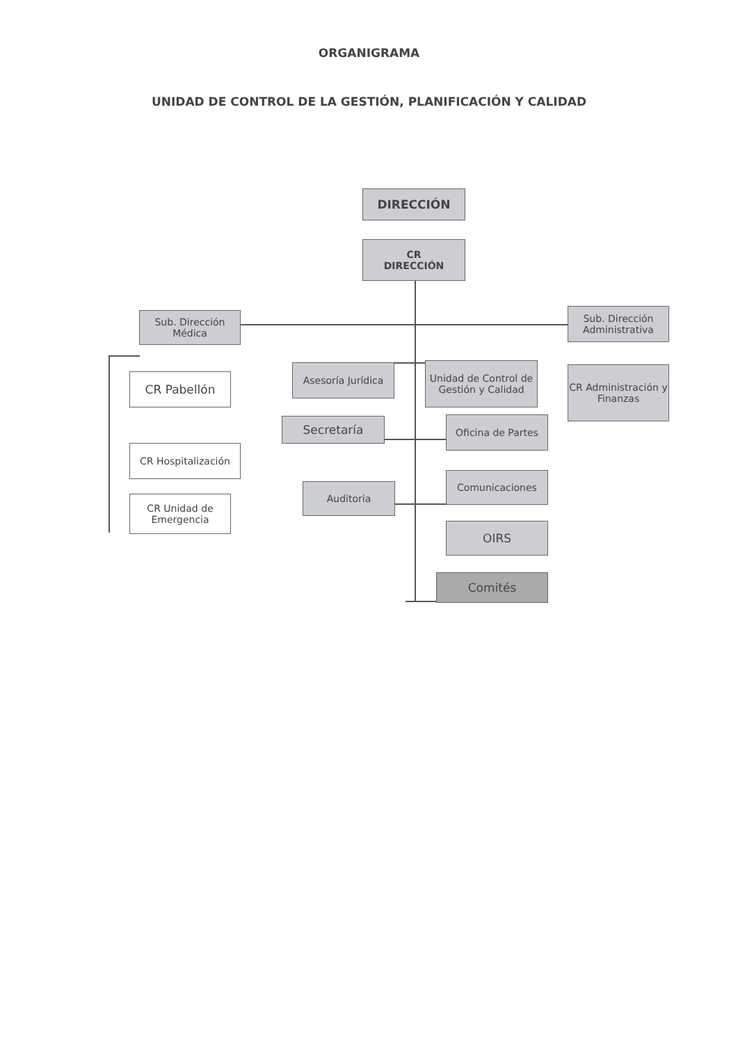ORGANIGRAMA
UNIDAD DE CONTROL DE LA GESTIÓN, PLANIFICACIÓN Y CALIDAD
DIRECCIÓN
CR
DIRECCIÓN
Sub. Dirección Médica
Sub. Dirección Administrativa
CR Pabellón
CR Hospitalización
CR Unidad de Emergencia
Asesoría Jurídica
Unidad de Control de Gestión y Calidad
CR Administración y Finanzas
Secretaría Oficina de Partes
Auditoria
Comunicaciones
OIRS
Comités